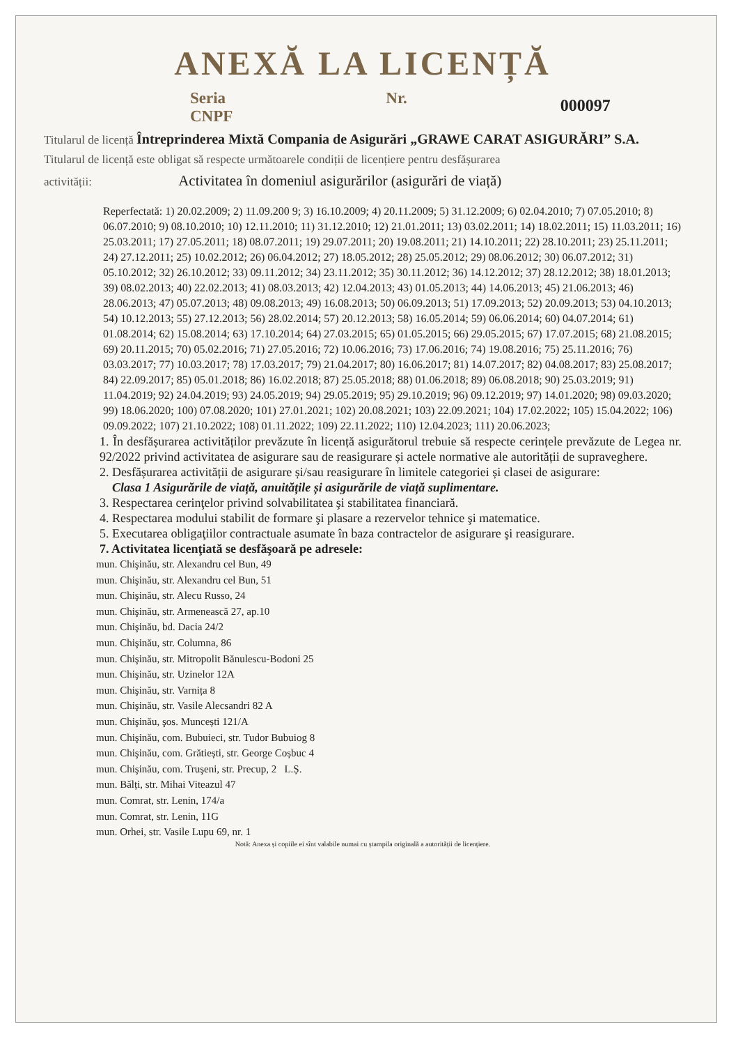ANEXĂ LA LICENȚĂ
Seria CNPF Nr. 000097
Titularul de licență Întreprinderea Mixtă Compania de Asigurări „GRAWE CARAT ASIGURĂRI” S.A.
Titularul de licență este obligat să respecte următoarele condiții de licențiere pentru desfășurarea
activității: Activitatea în domeniul asigurărilor (asigurări de viață)
Reperfectată: 1) 20.02.2009; 2) 11.09.200 9; 3) 16.10.2009; 4) 20.11.2009; 5) 31.12.2009; 6) 02.04.2010; 7) 07.05.2010; 8) 06.07.2010; 9) 08.10.2010; 10) 12.11.2010; 11) 31.12.2010; 12) 21.01.2011; 13) 03.02.2011; 14) 18.02.2011; 15) 11.03.2011; 16) 25.03.2011; 17) 27.05.2011; 18) 08.07.2011; 19) 29.07.2011; 20) 19.08.2011; 21) 14.10.2011; 22) 28.10.2011; 23) 25.11.2011; 24) 27.12.2011; 25) 10.02.2012; 26) 06.04.2012; 27) 18.05.2012; 28) 25.05.2012; 29) 08.06.2012; 30) 06.07.2012; 31) 05.10.2012; 32) 26.10.2012; 33) 09.11.2012; 34) 23.11.2012; 35) 30.11.2012; 36) 14.12.2012; 37) 28.12.2012; 38) 18.01.2013; 39) 08.02.2013; 40) 22.02.2013; 41) 08.03.2013; 42) 12.04.2013; 43) 01.05.2013; 44) 14.06.2013; 45) 21.06.2013; 46) 28.06.2013; 47) 05.07.2013; 48) 09.08.2013; 49) 16.08.2013; 50) 06.09.2013; 51) 17.09.2013; 52) 20.09.2013; 53) 04.10.2013; 54) 10.12.2013; 55) 27.12.2013; 56) 28.02.2014; 57) 20.12.2013; 58) 16.05.2014; 59) 06.06.2014; 60) 04.07.2014; 61) 01.08.2014; 62) 15.08.2014; 63) 17.10.2014; 64) 27.03.2015; 65) 01.05.2015; 66) 29.05.2015; 67) 17.07.2015; 68) 21.08.2015; 69) 20.11.2015; 70) 05.02.2016; 71) 27.05.2016; 72) 10.06.2016; 73) 17.06.2016; 74) 19.08.2016; 75) 25.11.2016; 76) 03.03.2017; 77) 10.03.2017; 78) 17.03.2017; 79) 21.04.2017; 80) 16.06.2017; 81) 14.07.2017; 82) 04.08.2017; 83) 25.08.2017; 84) 22.09.2017; 85) 05.01.2018; 86) 16.02.2018; 87) 25.05.2018; 88) 01.06.2018; 89) 06.08.2018; 90) 25.03.2019; 91) 11.04.2019; 92) 24.04.2019; 93) 24.05.2019; 94) 29.05.2019; 95) 29.10.2019; 96) 09.12.2019; 97) 14.01.2020; 98) 09.03.2020; 99) 18.06.2020; 100) 07.08.2020; 101) 27.01.2021; 102) 20.08.2021; 103) 22.09.2021; 104) 17.02.2022; 105) 15.04.2022; 106) 09.09.2022; 107) 21.10.2022; 108) 01.11.2022; 109) 22.11.2022; 110) 12.04.2023; 111) 20.06.2023;
1. În desfășurarea activităților prevăzute în licență asigurătorul trebuie să respecte cerințele prevăzute de Legea nr. 92/2022 privind activitatea de asigurare sau de reasigurare și actele normative ale autorității de supraveghere.
2. Desfășurarea activității de asigurare și/sau reasigurare în limitele categoriei și clasei de asigurare:
Clasa 1 Asigurările de viață, anuitățile și asigurările de viață suplimentare.
3. Respectarea cerinţelor privind solvabilitatea şi stabilitatea financiară.
4. Respectarea modului stabilit de formare şi plasare a rezervelor tehnice şi matematice.
5. Executarea obligaţiilor contractuale asumate în baza contractelor de asigurare şi reasigurare.
7. Activitatea licenţiată se desfăşoară pe adresele:
mun. Chişinău, str. Alexandru cel Bun, 49
mun. Chişinău, str. Alexandru cel Bun, 51
mun. Chişinău, str. Alecu Russo, 24
mun. Chişinău, str. Armenească 27, ap.10
mun. Chişinău, bd. Dacia 24/2
mun. Chişinău, str. Columna, 86
mun. Chişinău, str. Mitropolit Bănulescu-Bodoni 25
mun. Chişinău, str. Uzinelor 12A
mun. Chişinău, str. Varnița 8
mun. Chişinău, str. Vasile Alecsandri 82 A
mun. Chişinău, şos. Muncești 121/A
mun. Chişinău, com. Bubuieci, str. Tudor Bubuiog 8
mun. Chişinău, com. Grătiești, str. George Coșbuc 4
mun. Chişinău, com. Truşeni, str. Precup, 2 L.Ș.
mun. Bălți, str. Mihai Viteazul 47
mun. Comrat, str. Lenin, 174/a
mun. Comrat, str. Lenin, 11G
mun. Orhei, str. Vasile Lupu 69, nr. 1
Notă: Anexa și copiile ei sînt valabile numai cu ștampila originală a autorității de licențiere.